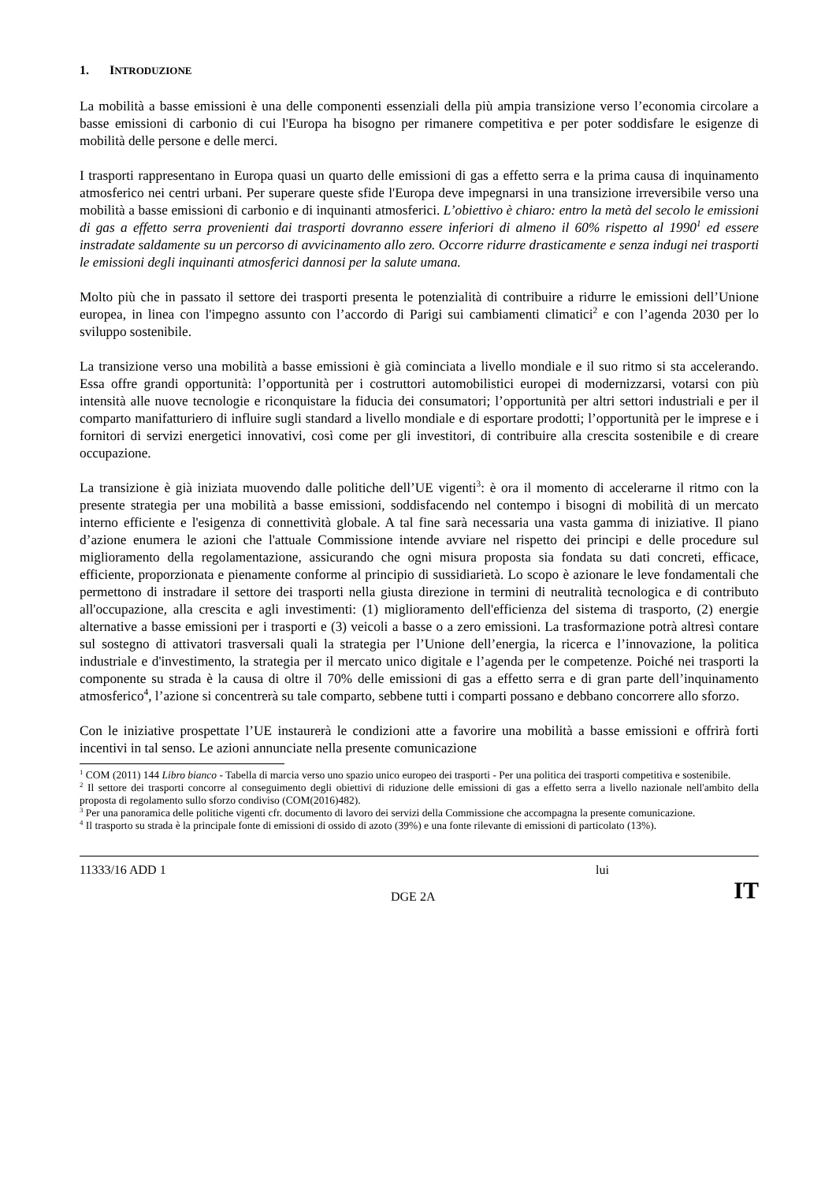1. INTRODUZIONE
La mobilità a basse emissioni è una delle componenti essenziali della più ampia transizione verso l’economia circolare a basse emissioni di carbonio di cui l'Europa ha bisogno per rimanere competitiva e per poter soddisfare le esigenze di mobilità delle persone e delle merci.
I trasporti rappresentano in Europa quasi un quarto delle emissioni di gas a effetto serra e la prima causa di inquinamento atmosferico nei centri urbani. Per superare queste sfide l'Europa deve impegnarsi in una transizione irreversibile verso una mobilità a basse emissioni di carbonio e di inquinanti atmosferici. L’obiettivo è chiaro: entro la metà del secolo le emissioni di gas a effetto serra provenienti dai trasporti dovranno essere inferiori di almeno il 60% rispetto al 1990<sup>1</sup> ed essere instradate saldamente su un percorso di avvicinamento allo zero. Occorre ridurre drasticamente e senza indugi nei trasporti le emissioni degli inquinanti atmosferici dannosi per la salute umana.
Molto più che in passato il settore dei trasporti presenta le potenzialità di contribuire a ridurre le emissioni dell’Unione europea, in linea con l'impegno assunto con l’accordo di Parigi sui cambiamenti climatici<sup>2</sup> e con l’agenda 2030 per lo sviluppo sostenibile.
La transizione verso una mobilità a basse emissioni è già cominciata a livello mondiale e il suo ritmo si sta accelerando. Essa offre grandi opportunità: l’opportunità per i costruttori automobilistici europei di modernizzarsi, votarsi con più intensità alle nuove tecnologie e riconquistare la fiducia dei consumatori; l’opportunità per altri settori industriali e per il comparto manifatturiero di influire sugli standard a livello mondiale e di esportare prodotti; l’opportunità per le imprese e i fornitori di servizi energetici innovativi, così come per gli investitori, di contribuire alla crescita sostenibile e di creare occupazione.
La transizione è già iniziata muovendo dalle politiche dell’UE vigenti<sup>3</sup>: è ora il momento di accelerarne il ritmo con la presente strategia per una mobilità a basse emissioni, soddisfacendo nel contempo i bisogni di mobilità di un mercato interno efficiente e l'esigenza di connettività globale. A tal fine sarà necessaria una vasta gamma di iniziative. Il piano d’azione enumera le azioni che l'attuale Commissione intende avviare nel rispetto dei principi e delle procedure sul miglioramento della regolamentazione, assicurando che ogni misura proposta sia fondata su dati concreti, efficace, efficiente, proporzionata e pienamente conforme al principio di sussidiarietà. Lo scopo è azionare le leve fondamentali che permettono di instradare il settore dei trasporti nella giusta direzione in termini di neutralità tecnologica e di contributo all'occupazione, alla crescita e agli investimenti: (1) miglioramento dell'efficienza del sistema di trasporto, (2) energie alternative a basse emissioni per i trasporti e (3) veicoli a basse o a zero emissioni. La trasformazione potrà altresì contare sul sostegno di attivatori trasversali quali la strategia per l’Unione dell’energia, la ricerca e l’innovazione, la politica industriale e d'investimento, la strategia per il mercato unico digitale e l’agenda per le competenze. Poiché nei trasporti la componente su strada è la causa di oltre il 70% delle emissioni di gas a effetto serra e di gran parte dell’inquinamento atmosferico<sup>4</sup>, l’azione si concentrerà su tale comparto, sebbene tutti i comparti possano e debbano concorrere allo sforzo.
Con le iniziative prospettate l’UE instaurerà le condizioni atte a favorire una mobilità a basse emissioni e offrirà forti incentivi in tal senso. Le azioni annunciate nella presente comunicazione
<sup>1</sup> COM (2011) 144 Libro bianco - Tabella di marcia verso uno spazio unico europeo dei trasporti - Per una politica dei trasporti competitiva e sostenibile.
<sup>2</sup> Il settore dei trasporti concorre al conseguimento degli obiettivi di riduzione delle emissioni di gas a effetto serra a livello nazionale nell'ambito della proposta di regolamento sullo sforzo condiviso (COM(2016)482).
<sup>3</sup> Per una panoramica delle politiche vigenti cfr. documento di lavoro dei servizi della Commissione che accompagna la presente comunicazione.
<sup>4</sup> Il trasporto su strada è la principale fonte di emissioni di ossido di azoto (39%) e una fonte rilevante di emissioni di particolato (13%).
11333/16 ADD 1 lui
DGE 2A IT